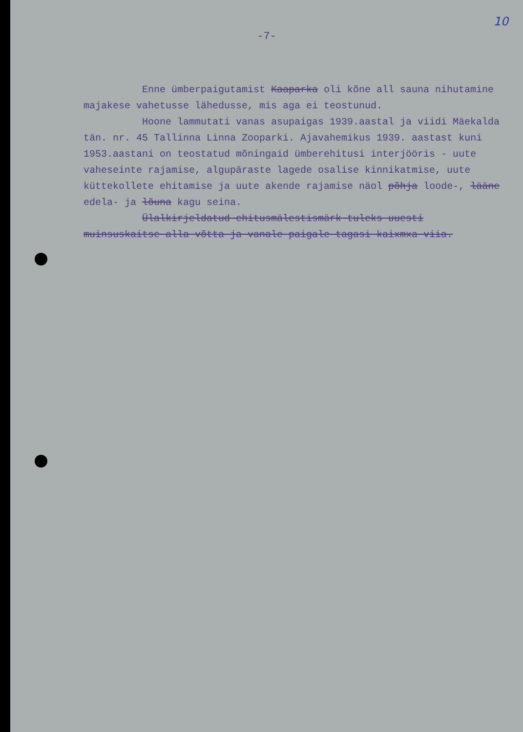10
-7-
Enne ümberpaigutamist Kaaparka oli kõne all sauna nihutamine majakese vahetusse lähedusse, mis aga ei teostunud.
Hoone lammutati vanas asupaigas 1939.aastal ja viidi Mäekalda tän. nr. 45 Tallinna Linna Zooparki. Ajavahemikus 1939. aastast kuni 1953.aastani on teostatud mõningaid ümberehitusi interjööris - uute vaheseinte rajamise, algupäraste lagede osalise kinnikatmise, uute küttekollete ehitamise ja uute akende rajamise näol põhja loode-, lääne edela- ja lõuna kagu seina.
Ülalkirjeldatud ehitusmälestismärk tuleks uuesti muinsuskaitse alla võtta ja vanale paigale tagasi kaixmxa viia.